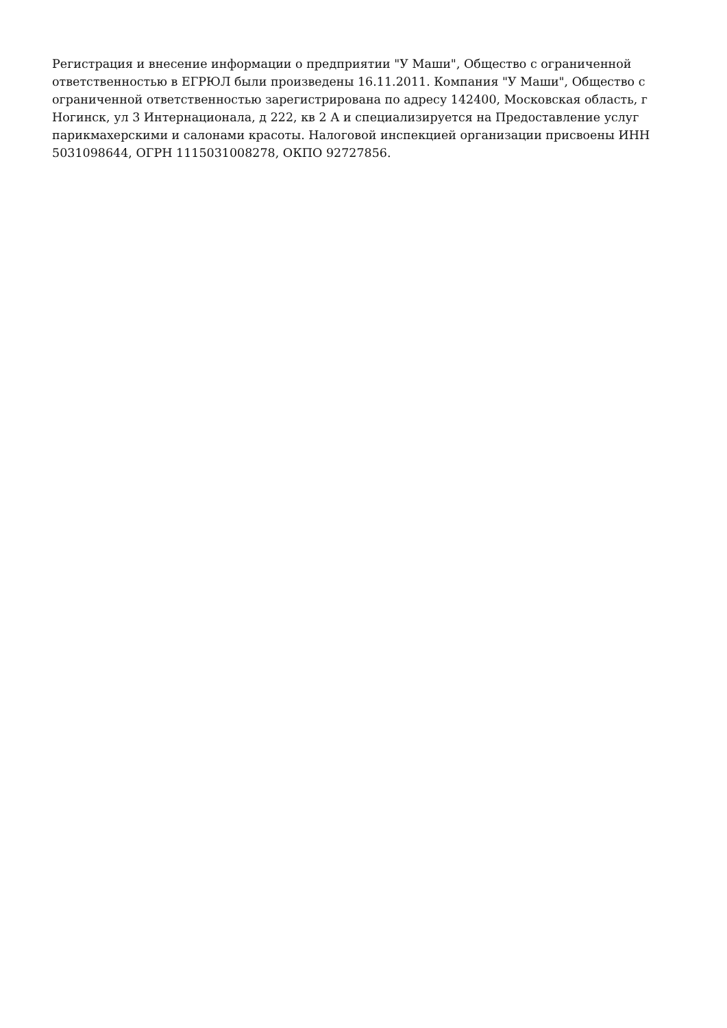Регистрация и внесение информации о предприятии "У Маши", Общество с ограниченной ответственностью в ЕГРЮЛ были произведены 16.11.2011. Компания "У Маши", Общество с ограниченной ответственностью зарегистрирована по адресу 142400, Московская область, г Ногинск, ул 3 Интернационала, д 222, кв 2 А и специализируется на Предоставление услуг парикмахерскими и салонами красоты. Налоговой инспекцией организации присвоены ИНН 5031098644, ОГРН 1115031008278, ОКПО 92727856.